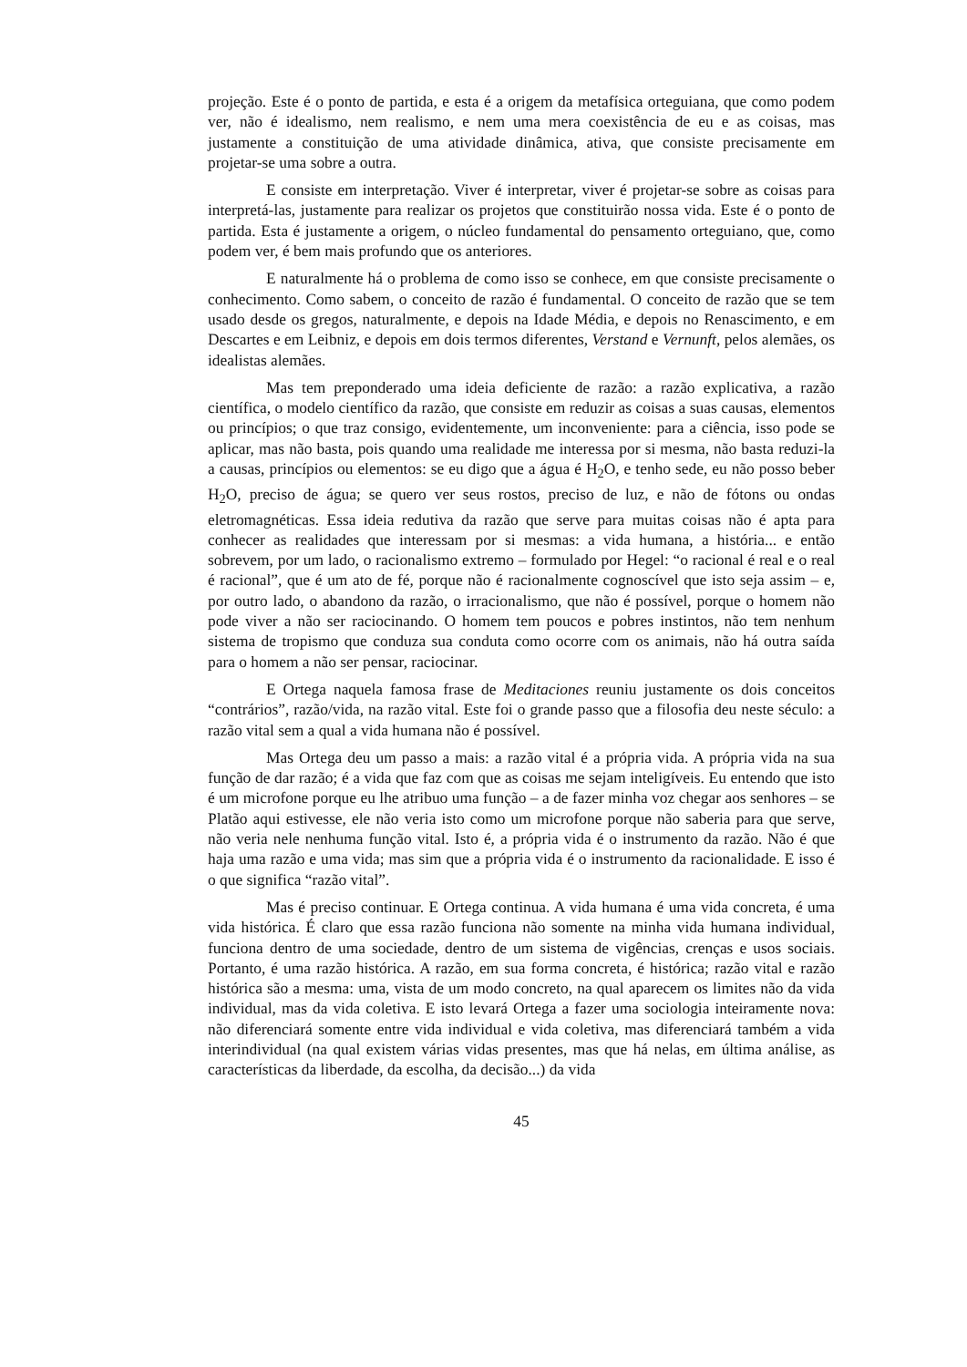projeção. Este é o ponto de partida, e esta é a origem da metafísica orteguiana, que como podem ver, não é idealismo, nem realismo, e nem uma mera coexistência de eu e as coisas, mas justamente a constituição de uma atividade dinâmica, ativa, que consiste precisamente em projetar-se uma sobre a outra.
E consiste em interpretação. Viver é interpretar, viver é projetar-se sobre as coisas para interpretá-las, justamente para realizar os projetos que constituirão nossa vida. Este é o ponto de partida. Esta é justamente a origem, o núcleo fundamental do pensamento orteguiano, que, como podem ver, é bem mais profundo que os anteriores.
E naturalmente há o problema de como isso se conhece, em que consiste precisamente o conhecimento. Como sabem, o conceito de razão é fundamental. O conceito de razão que se tem usado desde os gregos, naturalmente, e depois na Idade Média, e depois no Renascimento, e em Descartes e em Leibniz, e depois em dois termos diferentes, Verstand e Vernunft, pelos alemães, os idealistas alemães.
Mas tem preponderado uma ideia deficiente de razão: a razão explicativa, a razão científica, o modelo científico da razão, que consiste em reduzir as coisas a suas causas, elementos ou princípios; o que traz consigo, evidentemente, um inconveniente: para a ciência, isso pode se aplicar, mas não basta, pois quando uma realidade me interessa por si mesma, não basta reduzi-la a causas, princípios ou elementos: se eu digo que a água é H<sub>2</sub>O, e tenho sede, eu não posso beber H<sub>2</sub>O, preciso de água; se quero ver seus rostos, preciso de luz, e não de fótons ou ondas eletromagnéticas. Essa ideia redutiva da razão que serve para muitas coisas não é apta para conhecer as realidades que interessam por si mesmas: a vida humana, a história... e então sobrevem, por um lado, o racionalismo extremo – formulado por Hegel: “o racional é real e o real é racional”, que é um ato de fé, porque não é racionalmente cognoscível que isto seja assim – e, por outro lado, o abandono da razão, o irracionalismo, que não é possível, porque o homem não pode viver a não ser raciocinando. O homem tem poucos e pobres instintos, não tem nenhum sistema de tropismo que conduza sua conduta como ocorre com os animais, não há outra saída para o homem a não ser pensar, raciocinar.
E Ortega naquela famosa frase de Meditaciones reuniu justamente os dois conceitos “contrários”, razão/vida, na razão vital. Este foi o grande passo que a filosofia deu neste século: a razão vital sem a qual a vida humana não é possível.
Mas Ortega deu um passo a mais: a razão vital é a própria vida. A própria vida na sua função de dar razão; é a vida que faz com que as coisas me sejam inteligíveis. Eu entendo que isto é um microfone porque eu lhe atribuo uma função – a de fazer minha voz chegar aos senhores – se Platão aqui estivesse, ele não veria isto como um microfone porque não saberia para que serve, não veria nele nenhuma função vital. Isto é, a própria vida é o instrumento da razão. Não é que haja uma razão e uma vida; mas sim que a própria vida é o instrumento da racionalidade. E isso é o que significa “razão vital”.
Mas é preciso continuar. E Ortega continua. A vida humana é uma vida concreta, é uma vida histórica. É claro que essa razão funciona não somente na minha vida humana individual, funciona dentro de uma sociedade, dentro de um sistema de vigências, crenças e usos sociais. Portanto, é uma razão histórica. A razão, em sua forma concreta, é histórica; razão vital e razão histórica são a mesma: uma, vista de um modo concreto, na qual aparecem os limites não da vida individual, mas da vida coletiva. E isto levará Ortega a fazer uma sociologia inteiramente nova: não diferenciará somente entre vida individual e vida coletiva, mas diferenciará também a vida interindividual (na qual existem várias vidas presentes, mas que há nelas, em última análise, as características da liberdade, da escolha, da decisão...) da vida
45